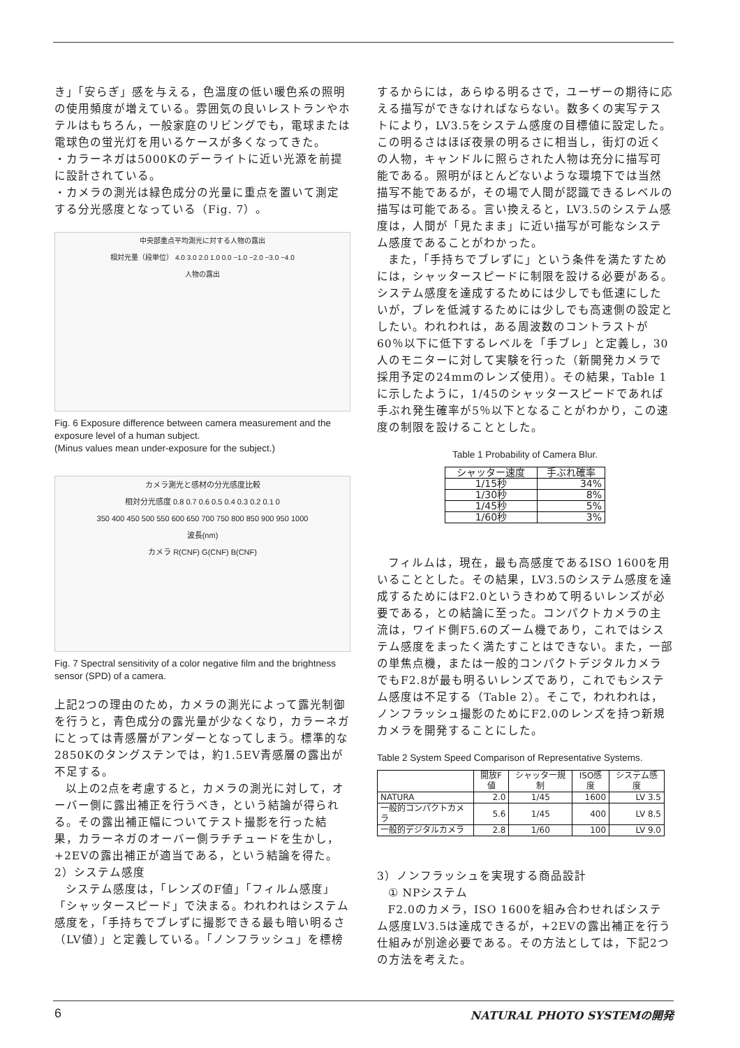き」「安らぎ」感を与える，色温度の低い暖色系の照明の使用頻度が増えている。雰囲気の良いレストランやホテルはもちろん，一般家庭のリビングでも，電球または電球色の蛍光灯を用いるケースが多くなってきた。
・カラーネガは5000Kのデーライトに近い光源を前提に設計されている。
・カメラの測光は緑色成分の光量に重点を置いて測定する分光感度となっている（Fig. 7）。
中央部重点平均測光に対する人物の露出
相対光量（段単位） 4.0 3.0 2.0 1.0 0.0 −1.0 −2.0 −3.0 −4.0
人物の露出
Fig. 6 Exposure difference between camera measurement and the exposure level of a human subject.
(Minus values mean under-exposure for the subject.)
カメラ測光と感材の分光感度比較
相対分光感度 0.8 0.7 0.6 0.5 0.4 0.3 0.2 0.1 0
350 400 450 500 550 600 650 700 750 800 850 900 950 1000
波長(nm)
カメラ R(CNF) G(CNF) B(CNF)
Fig. 7 Spectral sensitivity of a color negative film and the brightness sensor (SPD) of a camera.
上記2つの理由のため，カメラの測光によって露光制御を行うと，青色成分の露光量が少なくなり，カラーネガにとっては青感層がアンダーとなってしまう。標準的な2850Kのタングステンでは，約1.5EV青感層の露出が不足する。
以上の2点を考慮すると，カメラの測光に対して，オーバー側に露出補正を行うべき，という結論が得られる。その露出補正幅についてテスト撮影を行った結果，カラーネガのオーバー側ラチチュードを生かし，+2EVの露出補正が適当である，という結論を得た。
2）システム感度
システム感度は，「レンズのF値」「フィルム感度」「シャッタースピード」で決まる。われわれはシステム感度を，「手持ちでブレずに撮影できる最も暗い明るさ（LV値）」と定義している。「ノンフラッシュ」を標榜
するからには，あらゆる明るさで，ユーザーの期待に応える描写ができなければならない。数多くの実写テストにより，LV3.5をシステム感度の目標値に設定した。この明るさはほぼ夜景の明るさに相当し，街灯の近くの人物，キャンドルに照らされた人物は充分に描写可能である。照明がほとんどないような環境下では当然描写不能であるが，その場で人間が認識できるレベルの描写は可能である。言い換えると，LV3.5のシステム感度は，人間が「見たまま」に近い描写が可能なシステム感度であることがわかった。
また，「手持ちでブレずに」という条件を満たすためには，シャッタースピードに制限を設ける必要がある。システム感度を達成するためには少しでも低速にしたいが，ブレを低減するためには少しでも高速側の設定としたい。われわれは，ある周波数のコントラストが60％以下に低下するレベルを「手ブレ」と定義し，30人のモニターに対して実験を行った（新開発カメラで採用予定の24mmのレンズ使用）。その結果，Table 1に示したように，1/45のシャッタースピードであれば手ぶれ発生確率が5％以下となることがわかり，この速度の制限を設けることとした。
Table 1 Probability of Camera Blur.
| シャッター速度 | 手ぶれ確率 |
| --- | --- |
| 1/15秒 | 34% |
| 1/30秒 | 8% |
| 1/45秒 | 5% |
| 1/60秒 | 3% |
フィルムは，現在，最も高感度であるISO 1600を用いることとした。その結果，LV3.5のシステム感度を達成するためにはF2.0というきわめて明るいレンズが必要である，との結論に至った。コンパクトカメラの主流は，ワイド側F5.6のズーム機であり，これではシステム感度をまったく満たすことはできない。また，一部の単焦点機，または一般的コンパクトデジタルカメラでもF2.8が最も明るいレンズであり，これでもシステム感度は不足する（Table 2）。そこで，われわれは，ノンフラッシュ撮影のためにF2.0のレンズを持つ新規カメラを開発することにした。
Table 2 System Speed Comparison of Representative Systems.
| | 開放F値 | シャッター規制 | ISO感度 | システム感度 |
| --- | --- | --- | --- | --- |
| NATURA | 2.0 | 1/45 | 1600 | LV 3.5 |
| 一般的コンパクトカメラ | 5.6 | 1/45 | 400 | LV 8.5 |
| 一般的デジタルカメラ | 2.8 | 1/60 | 100 | LV 9.0 |
3）ノンフラッシュを実現する商品設計
① NPシステム
F2.0のカメラ，ISO 1600を組み合わせればシステム感度LV3.5は達成できるが，+2EVの露出補正を行う仕組みが別途必要である。その方法としては，下記2つの方法を考えた。
6 NATURAL PHOTO SYSTEMの開発